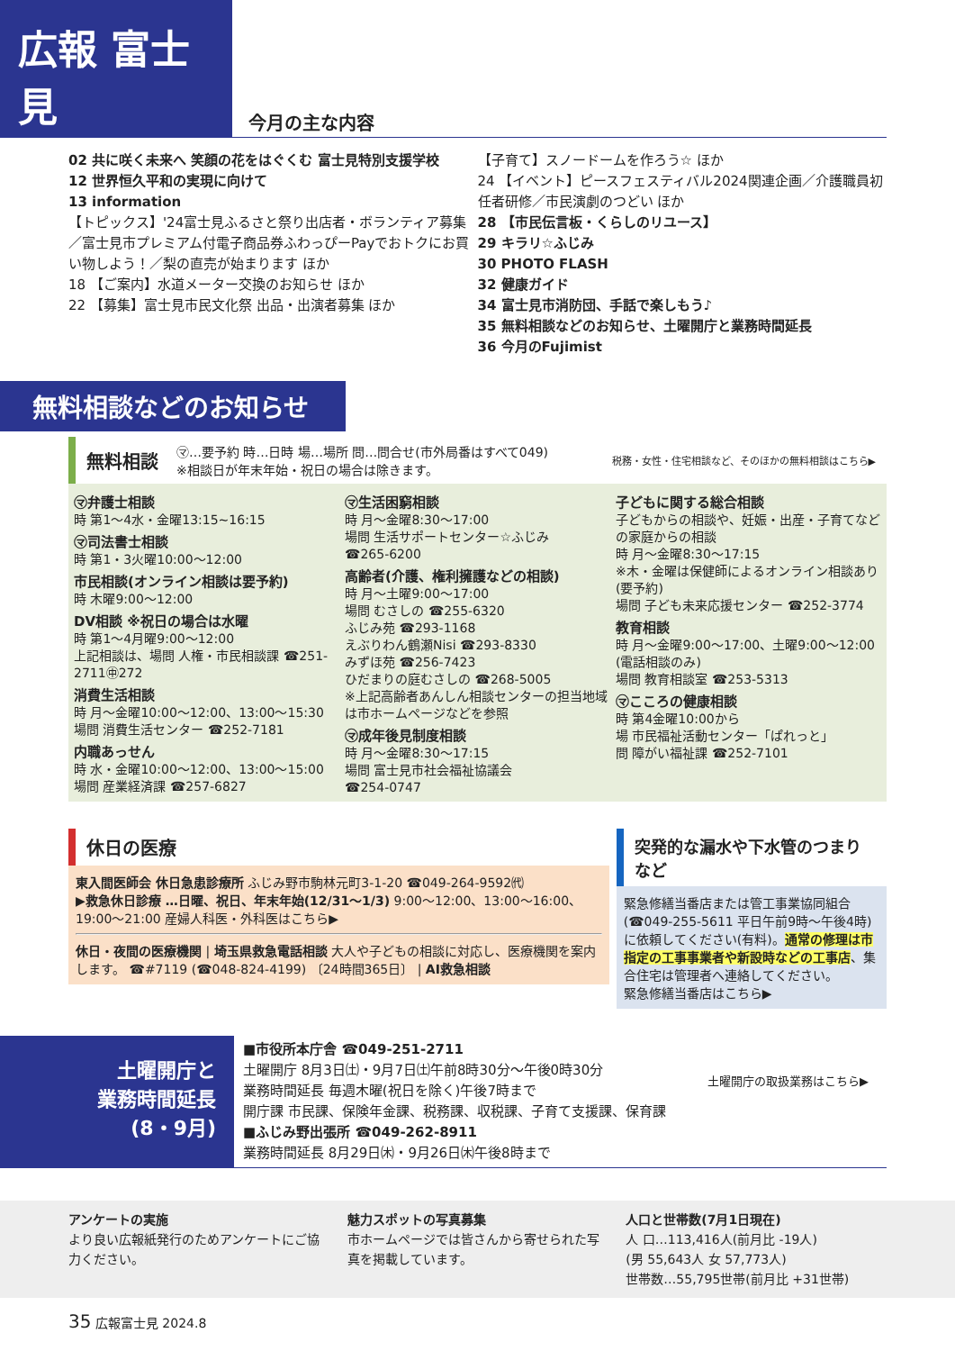広報 富士見
今月の主な内容
02 共に咲く未来へ 笑顔の花をはぐくむ 富士見特別支援学校
12 世界恒久平和の実現に向けて
13 information
【トピックス】'24富士見ふるさと祭り出店者・ボランティア募集／富士見市プレミアム付電子商品券ふわっぴーPayでおトクにお買い物しよう！／梨の直売が始まります ほか
18 【ご案内】水道メーター交換のお知らせ ほか
22 【募集】富士見市民文化祭 出品・出演者募集 ほか
【子育て】スノードームを作ろう☆ ほか
24 【イベント】ピースフェスティバル2024関連企画／介護職員初任者研修／市民演劇のつどい ほか
28 【市民伝言板・くらしのリユース】
29 キラリ☆ふじみ
30 PHOTO FLASH
32 健康ガイド
34 富士見市消防団、手話で楽しもう♪
35 無料相談などのお知らせ、土曜開庁と業務時間延長
36 今月のFujimist
無料相談などのお知らせ
無料相談 ㋮…要予約 時…日時 場…場所 問…問合せ(市外局番はすべて049)
※相談日が年末年始・祝日の場合は除きます。 税務・女性・住宅相談など、そのほかの無料相談はこちら▶
㋮弁護士相談
時 第1～4水・金曜13:15~16:15
㋮司法書士相談
時 第1・3火曜10:00～12:00
市民相談(オンライン相談は要予約)
時 木曜9:00～12:00
DV相談 ※祝日の場合は水曜
時 第1～4月曜9:00～12:00
上記相談は、場問 人権・市民相談課 ☎251-2711㊥272
消費生活相談
時 月～金曜10:00～12:00、13:00～15:30
場問 消費生活センター ☎252-7181
内職あっせん
時 水・金曜10:00～12:00、13:00～15:00
場問 産業経済課 ☎257-6827
㋮生活困窮相談
時 月～金曜8:30～17:00
場問 生活サポートセンター☆ふじみ
☎265-6200
高齢者(介護、権利擁護などの相談)
時 月～土曜9:00～17:00
場問 むさしの ☎255-6320
ふじみ苑 ☎293-1168
えぶりわん鶴瀬Nisi ☎293-8330
みずほ苑 ☎256-7423
ひだまりの庭むさしの ☎268-5005
※上記高齢者あんしん相談センターの担当地域は市ホームページなどを参照
㋮成年後見制度相談
時 月～金曜8:30～17:15
場問 富士見市社会福祉協議会
☎254-0747
子どもに関する総合相談
子どもからの相談や、妊娠・出産・子育てなどの家庭からの相談
時 月～金曜8:30～17:15
※木・金曜は保健師によるオンライン相談あり(要予約)
場問 子ども未来応援センター ☎252-3774
教育相談
時 月～金曜9:00～17:00、土曜9:00～12:00 (電話相談のみ)
場問 教育相談室 ☎253-5313
㋮こころの健康相談
時 第4金曜10:00から
場 市民福祉活動センター「ぱれっと」
問 障がい福祉課 ☎252-7101
休日の医療
東入間医師会 休日急患診療所 ふじみ野市駒林元町3-1-20 ☎049-264-9592㈹
▶救急休日診療 …日曜、祝日、年末年始(12/31～1/3) 9:00～12:00、13:00～16:00、19:00～21:00 産婦人科医・外科医はこちら▶
休日・夜間の医療機関 | 埼玉県救急電話相談 大人や子どもの相談に対応し、医療機関を案内します。 ☎#7119 (☎048-824-4199) 〔24時間365日〕 | AI救急相談
突発的な漏水や下水管のつまりなど
緊急修繕当番店または管工事業協同組合(☎049-255-5611 平日午前9時～午後4時)に依頼してください(有料)。通常の修理は市指定の工事事業者や新設時などの工事店、集合住宅は管理者へ連絡してください。
緊急修繕当番店はこちら▶
土曜開庁と
業務時間延長
(8・9月)
■市役所本庁舎 ☎049-251-2711
土曜開庁 8月3日㈯・9月7日㈯午前8時30分～午後0時30分
業務時間延長 毎週木曜(祝日を除く)午後7時まで
開庁課 市民課、保険年金課、税務課、収税課、子育て支援課、保育課
■ふじみ野出張所 ☎049-262-8911
業務時間延長 8月29日㈭・9月26日㈭午後8時まで
土曜開庁の取扱業務はこちら▶
アンケートの実施
より良い広報紙発行のためアンケートにご協力ください。
魅力スポットの写真募集
市ホームページでは皆さんから寄せられた写真を掲載しています。
人口と世帯数(7月1日現在)
人 口…113,416人(前月比 -19人)
(男 55,643人 女 57,773人)
世帯数…55,795世帯(前月比 +31世帯)
35 広報富士見 2024.8